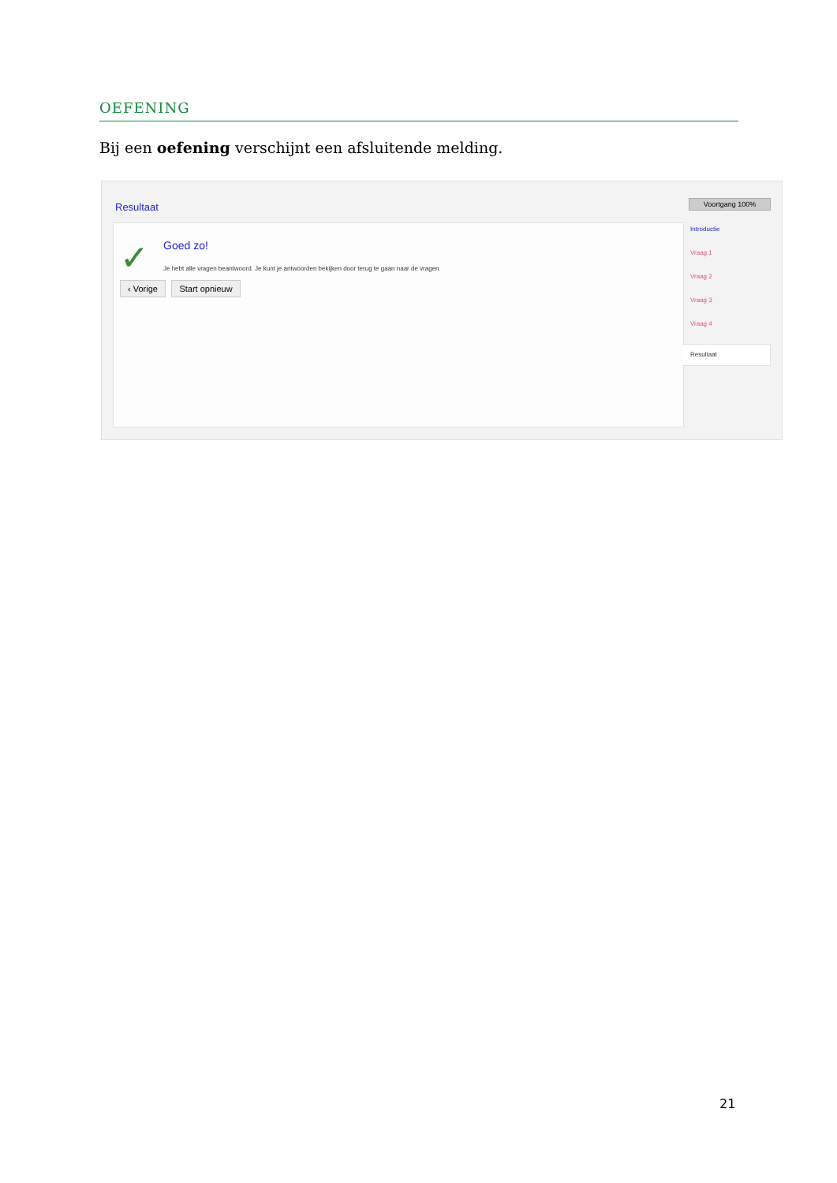OEFENING
Bij een oefening verschijnt een afsluitende melding.
Resultaat Voortgang 100%
✓ Goed zo!
Je hebt alle vragen beantwoord. Je kunt je antwoorden bekijken door terug te gaan naar de vragen.
‹ Vorige Start opnieuw
Introductie
Vraag 1
Vraag 2
Vraag 3
Vraag 4
Resultaat
21